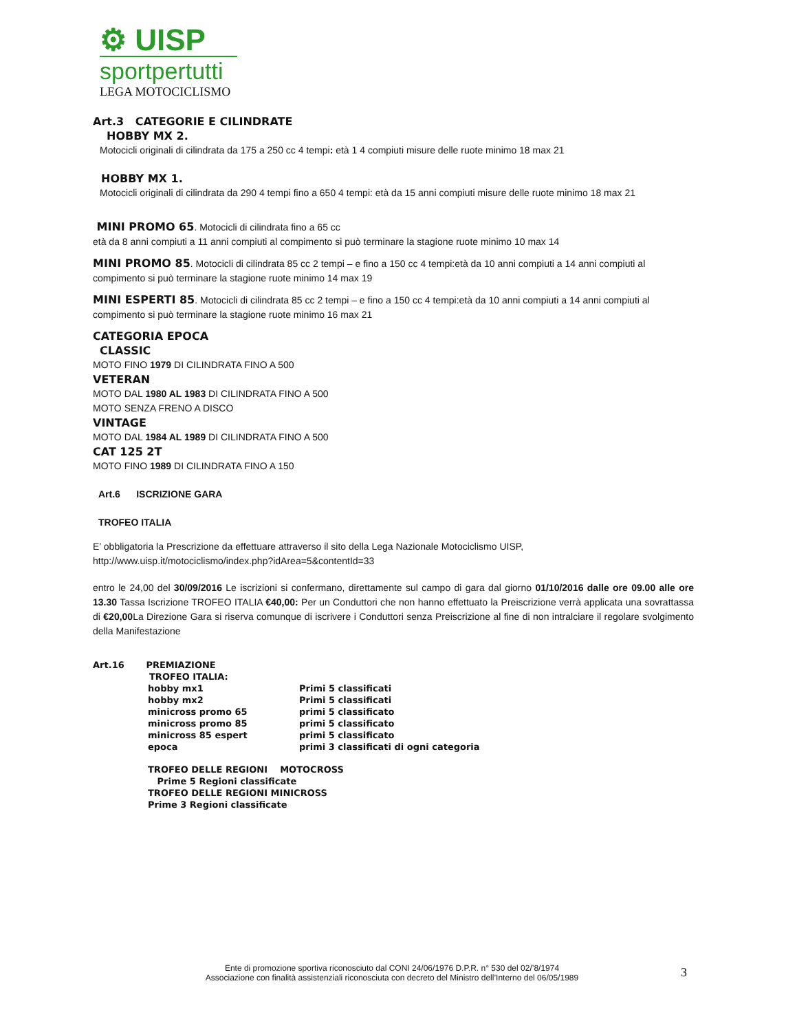⚙ UISP
sportpertutti
LEGA MOTOCICLISMO
Art.3 CATEGORIE E CILINDRATE
HOBBY MX 2.
Motocicli originali di cilindrata da 175 a 250 cc 4 tempi: età 1 4 compiuti misure delle ruote minimo 18 max 21
HOBBY MX 1.
Motocicli originali di cilindrata da 290 4 tempi fino a 650 4 tempi: età da 15 anni compiuti misure delle ruote minimo 18 max 21
MINI PROMO 65. Motocicli di cilindrata fino a 65 cc
età da 8 anni compiuti a 11 anni compiuti al compimento si può terminare la stagione ruote minimo 10 max 14
MINI PROMO 85. Motocicli di cilindrata 85 cc 2 tempi – e fino a 150 cc 4 tempi:età da 10 anni compiuti a 14 anni compiuti al compimento si può terminare la stagione ruote minimo 14 max 19
MINI ESPERTI 85. Motocicli di cilindrata 85 cc 2 tempi – e fino a 150 cc 4 tempi:età da 10 anni compiuti a 14 anni compiuti al compimento si può terminare la stagione ruote minimo 16 max 21
CATEGORIA EPOCA
CLASSIC
MOTO FINO 1979 DI CILINDRATA FINO A 500
VETERAN
MOTO DAL 1980 AL 1983 DI CILINDRATA FINO A 500
MOTO SENZA FRENO A DISCO
VINTAGE
MOTO DAL 1984 AL 1989 DI CILINDRATA FINO A 500
CAT 125 2T
MOTO FINO 1989 DI CILINDRATA FINO A 150
Art.6 ISCRIZIONE GARA
TROFEO ITALIA
E’ obbligatoria la Prescrizione da effettuare attraverso il sito della Lega Nazionale Motociclismo UISP,
http://www.uisp.it/motociclismo/index.php?idArea=5&contentId=33
entro le 24,00 del 30/09/2016 Le iscrizioni si confermano, direttamente sul campo di gara dal giorno 01/10/2016 dalle ore 09.00 alle ore 13.30 Tassa Iscrizione TROFEO ITALIA €40,00: Per un Conduttori che non hanno effettuato la Preiscrizione verrà applicata una sovrattassa di €20,00 La Direzione Gara si riserva comunque di iscrivere i Conduttori senza Preiscrizione al fine di non intralciare il regolare svolgimento della Manifestazione
Art.16 PREMIAZIONE
TROFEO ITALIA:
hobby mx1 Primi 5 classificati
hobby mx2 Primi 5 classificati
minicross promo 65 primi 5 classificato
minicross promo 85 primi 5 classificato
minicross 85 espert primi 5 classificato
epoca primi 3 classificati di ogni categoria
TROFEO DELLE REGIONI MOTOCROSS
Prime 5 Regioni classificate
TROFEO DELLE REGIONI MINICROSS
Prime 3 Regioni classificate
Ente di promozione sportiva riconosciuto dal CONI 24/06/1976 D.P.R. n° 530 del 02/’8/1974
Associazione con finalità assistenziali riconosciuta con decreto del Ministro dell’Interno del 06/05/1989
3